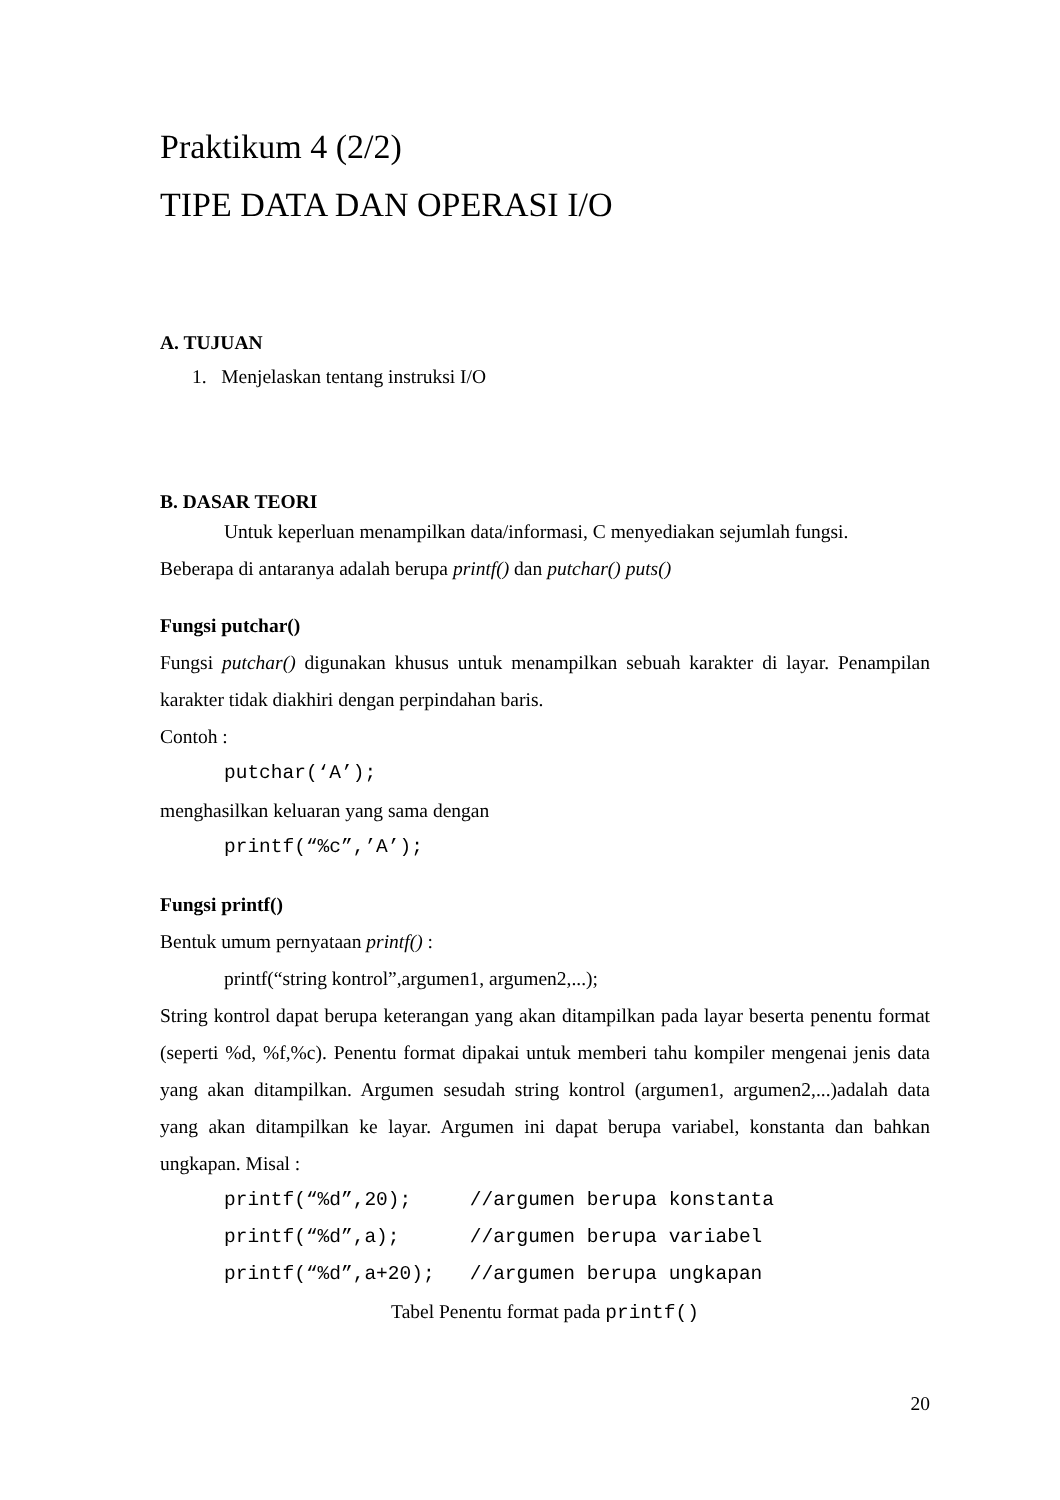Praktikum 4 (2/2)
TIPE DATA DAN OPERASI I/O
A. TUJUAN
1. Menjelaskan tentang instruksi I/O
B. DASAR TEORI
Untuk keperluan menampilkan data/informasi, C menyediakan sejumlah fungsi.
Beberapa di antaranya adalah berupa printf() dan putchar() puts()
Fungsi putchar()
Fungsi putchar() digunakan khusus untuk menampilkan sebuah karakter di layar. Penampilan karakter tidak diakhiri dengan perpindahan baris.
Contoh :
putchar(‘A’);
menghasilkan keluaran yang sama dengan
printf(“%c”,’A’);
Fungsi printf()
Bentuk umum pernyataan printf() :
printf(“string kontrol”,argumen1, argumen2,...);
String kontrol dapat berupa keterangan yang akan ditampilkan pada layar beserta penentu format (seperti %d, %f,%c). Penentu format dipakai untuk memberi tahu kompiler mengenai jenis data yang akan ditampilkan. Argumen sesudah string kontrol (argumen1, argumen2,...)adalah data yang akan ditampilkan ke layar. Argumen ini dapat berupa variabel, konstanta dan bahkan ungkapan. Misal :
printf(“%d”,20); //argumen berupa konstanta printf(“%d”,a); //argumen berupa variabel printf(“%d”,a+20); //argumen berupa ungkapan
Tabel Penentu format pada printf()
20